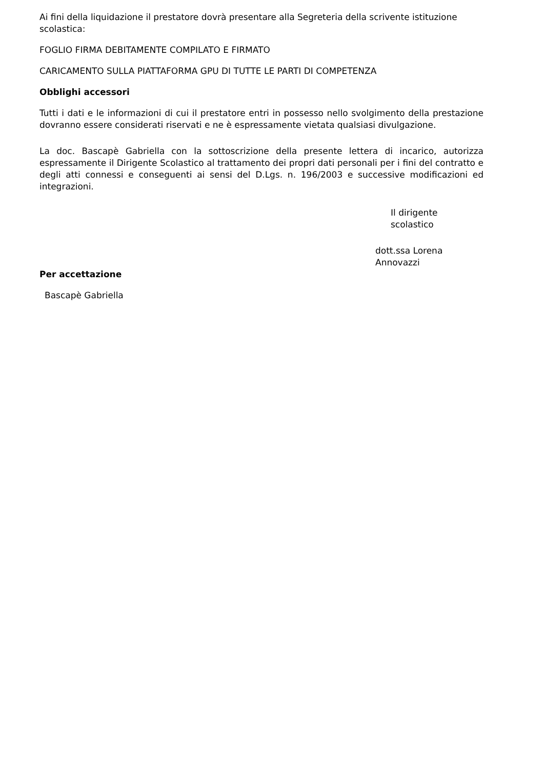Ai fini della liquidazione il prestatore dovrà presentare alla Segreteria della scrivente istituzione scolastica:
FOGLIO FIRMA DEBITAMENTE COMPILATO E FIRMATO
CARICAMENTO SULLA PIATTAFORMA GPU DI TUTTE LE PARTI DI COMPETENZA
Obblighi accessori
Tutti i dati e le informazioni di cui il prestatore entri in possesso nello svolgimento della prestazione dovranno essere considerati riservati e ne è espressamente vietata qualsiasi divulgazione.
La doc. Bascapè Gabriella con la sottoscrizione della presente lettera di incarico, autorizza espressamente il Dirigente Scolastico al trattamento dei propri dati personali per i fini del contratto e degli atti connessi e conseguenti ai sensi del D.Lgs. n. 196/2003 e successive modificazioni ed integrazioni.
Il dirigente scolastico
dott.ssa Lorena Annovazzi
Per accettazione
Bascapè Gabriella